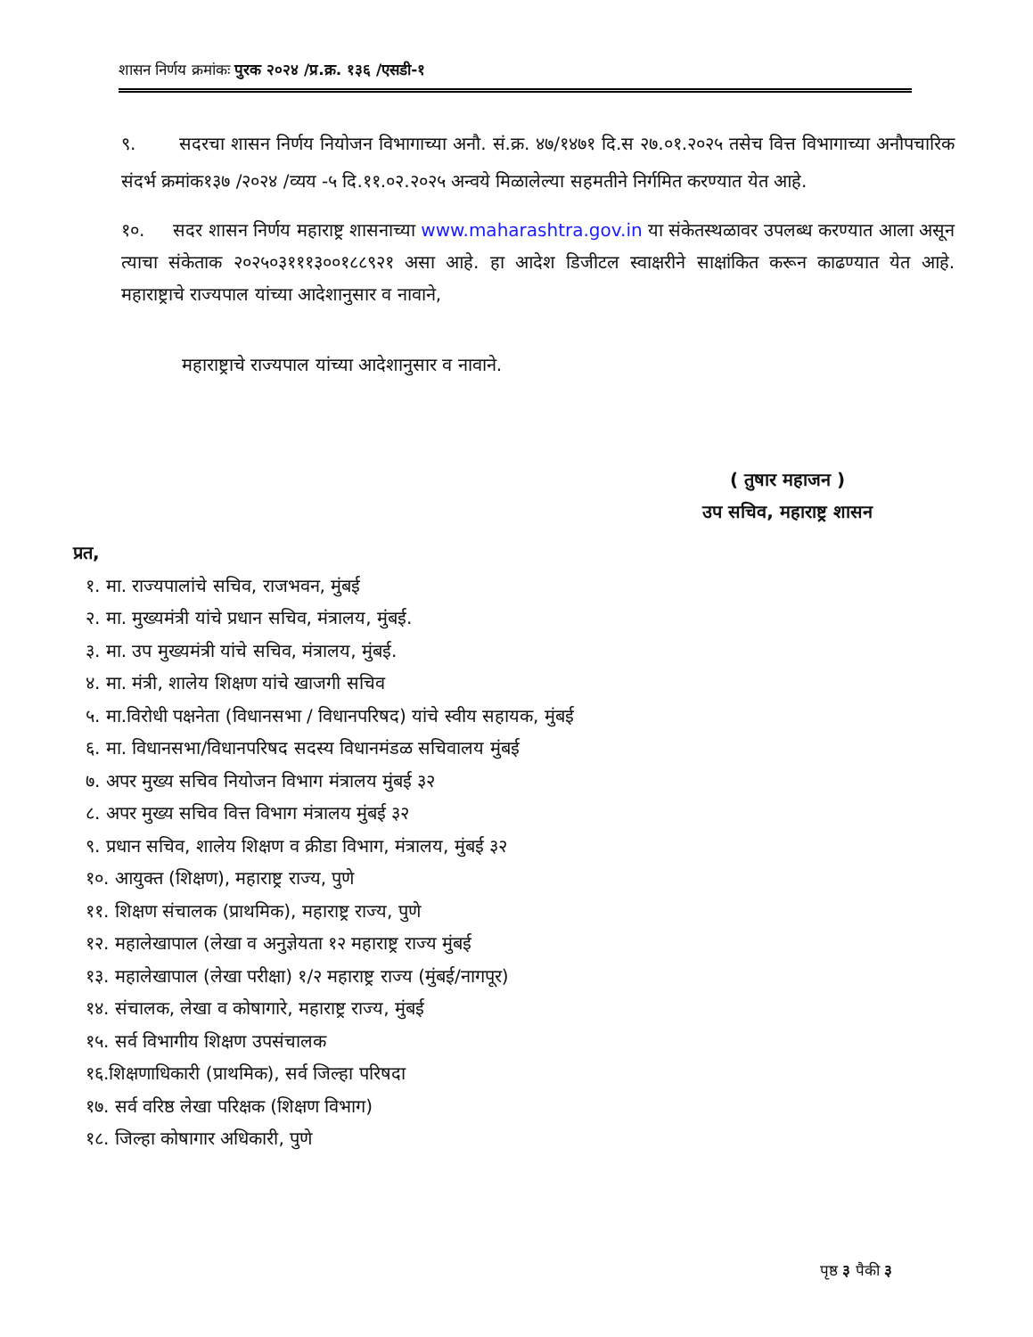शासन निर्णय क्रमांकः पुरक २०२४ /प्र.क्र. १३६ /एसडी-१
९. सदरचा शासन निर्णय नियोजन विभागाच्या अनौ. सं.क्र. ४७/१४७१ दि.स २७.०१.२०२५ तसेच वित्त विभागाच्या अनौपचारिक संदर्भ क्रमांक१३७ /२०२४ /व्यय -५ दि.११.०२.२०२५ अन्वये मिळालेल्या सहमतीने निर्गमित करण्यात येत आहे.
१०. सदर शासन निर्णय महाराष्ट्र शासनाच्या www.maharashtra.gov.in या संकेतस्थळावर उपलब्ध करण्यात आला असून त्याचा संकेताक २०२५०३१११३००१८८९२१ असा आहे. हा आदेश डिजीटल स्वाक्षरीने साक्षांकित करून काढण्यात येत आहे. महाराष्ट्राचे राज्यपाल यांच्या आदेशानुसार व नावाने,
महाराष्ट्राचे राज्यपाल यांच्या आदेशानुसार व नावाने.
( तुषार महाजन )
उप सचिव, महाराष्ट्र शासन
प्रत,
१. मा. राज्यपालांचे सचिव, राजभवन, मुंबई
२. मा. मुख्यमंत्री यांचे प्रधान सचिव, मंत्रालय, मुंबई.
३. मा. उप मुख्यमंत्री यांचे सचिव, मंत्रालय, मुंबई.
४. मा. मंत्री, शालेय शिक्षण यांचे खाजगी सचिव
५. मा.विरोधी पक्षनेता (विधानसभा / विधानपरिषद) यांचे स्वीय सहायक, मुंबई
६. मा. विधानसभा/विधानपरिषद सदस्य विधानमंडळ सचिवालय मुंबई
७. अपर मुख्य सचिव नियोजन विभाग मंत्रालय मुंबई ३२
८. अपर मुख्य सचिव वित्त विभाग मंत्रालय मुंबई ३२
९. प्रधान सचिव, शालेय शिक्षण व क्रीडा विभाग, मंत्रालय, मुंबई ३२
१०. आयुक्त (शिक्षण), महाराष्ट्र राज्य, पुणे
११. शिक्षण संचालक (प्राथमिक), महाराष्ट्र राज्य, पुणे
१२. महालेखापाल (लेखा व अनुज्ञेयता १२ महाराष्ट्र राज्य मुंबई
१३. महालेखापाल (लेखा परीक्षा) १/२ महाराष्ट्र राज्य (मुंबई/नागपूर)
१४. संचालक, लेखा व कोषागारे, महाराष्ट्र राज्य, मुंबई
१५. सर्व विभागीय शिक्षण उपसंचालक
१६.शिक्षणाधिकारी (प्राथमिक), सर्व जिल्हा परिषदा
१७. सर्व वरिष्ठ लेखा परिक्षक (शिक्षण विभाग)
१८. जिल्हा कोषागार अधिकारी, पुणे
पृष्ठ ३ पैकी ३